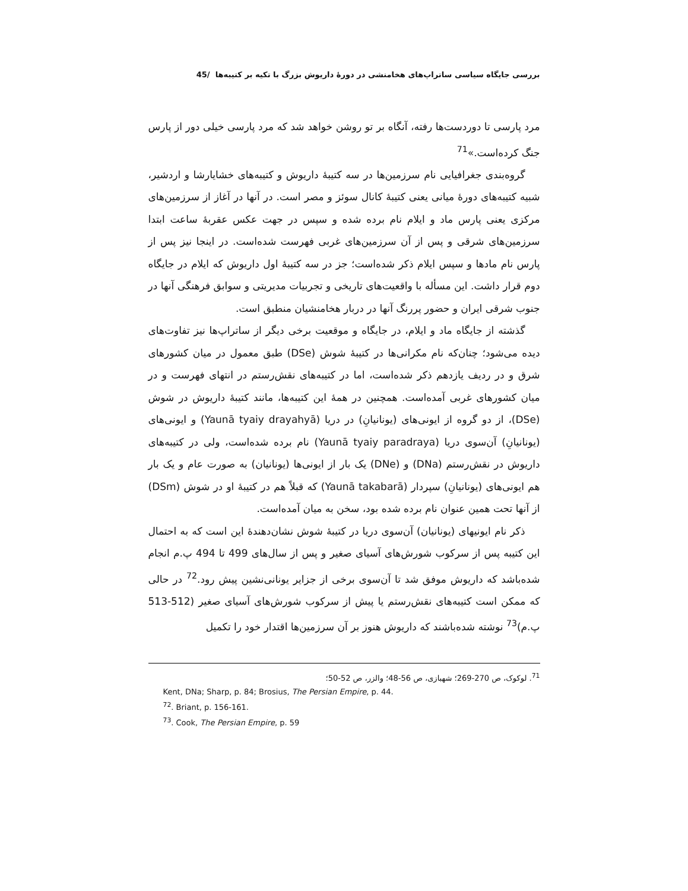بررسی جایگاه سیاسی ساتراپ‌های هخامنشی در دورهٔ داریوش بزرگ با تکیه بر کتیبه‌ها /45
مرد پارسی تا دوردست‌ها رفته، آنگاه بر تو روشن خواهد شد که مرد پارسی خیلی دور از پارس جنگ کرده‌است.»<sup>71</sup>
گروه‌بندی جغرافیایی نام سرزمین‌ها در سه کتیبهٔ داریوش و کتیبه‌های خشایارشا و اردشیر، شبیه کتیبه‌های دورهٔ میانی یعنی کتیبهٔ کانال سوئز و مصر است. در آنها در آغاز از سرزمین‌های مرکزی یعنی پارس ماد و ایلام نام برده شده و سپس در جهت عکس عقربهٔ ساعت ابتدا سرزمین‌های شرقی و پس از آن سرزمین‌های غربی فهرست شده‌است. در اینجا نیز پس از پارس نام مادها و سپس ایلام ذکر شده‌است؛ جز در سه کتیبهٔ اول داریوش که ایلام در جایگاه دوم قرار داشت. این مسأله با واقعیت‌های تاریخی و تجربیات مدیریتی و سوابق فرهنگی آنها در جنوب شرقی ایران و حضور پررنگ آنها در دربار هخامنشیان منطبق است.
گذشته از جایگاه ماد و ایلام، در جایگاه و موقعیت برخی دیگر از ساتراپ‌ها نیز تفاوت‌های دیده می‌شود؛ چنان‌که نام مکرانی‌ها در کتیبهٔ شوش (DSe) طبق معمول در میان کشورهای شرق و در ردیف یازدهم ذکر شده‌است، اما در کتیبه‌های نقش‌رستم در انتهای فهرست و در میان کشورهای غربی آمده‌است. همچنین در همهٔ این کتیبه‌ها، مانند کتیبهٔ داریوش در شوش (DSe)، از دو گروه از ایونی‌های (یونانیانِ) در دریا (Yaunā tyaiy drayahyā) و ایونی‌های (یونانیانِ) آن‌سوی دریا (Yaunā tyaiy paradraya) نام برده شده‌است، ولی در کتیبه‌های داریوش در نقش‌رستم (DNa) و (DNe) یک بار از ایونی‌ها (یونانیان) به صورت عام و یک بار هم ایونی‌های (یونانیانِ) سپردار (Yaunā takabarā) که قبلاً هم در کتیبهٔ او در شوش (DSm) از آنها تحت همین عنوان نام برده شده بود، سخن به میان آمده‌است.
ذکر نام ایونیهای (یونانیان) آن‌سوی دریا در کتیبهٔ شوش نشان‌دهندهٔ این است که به احتمال این کتیبه پس از سرکوب شورش‌های آسیای صغیر و پس از سال‌های 499 تا 494 پ.م انجام شده‌باشد که داریوش موفق شد تا آن‌سوی برخی از جزایر یونانی‌نشین پیش رود.<sup>72</sup> در حالی که ممکن است کتیبه‌های نقش‌رستم یا پیش از سرکوب شورش‌های آسیای صغیر (512-513 پ.م)<sup>73</sup> نوشته شده‌باشند که داریوش هنوز بر آن سرزمین‌ها اقتدار خود را تکمیل
<sup>71</sup>. لوکوک، ص 270-269؛ شهبازی، ص 56-48؛ والزر، ص 52-50؛
Kent, DNa; Sharp, p. 84; Brosius, The Persian Empire, p. 44.
<sup>72</sup>. Briant, p. 156-161.
<sup>73</sup>. Cook, The Persian Empire, p. 59